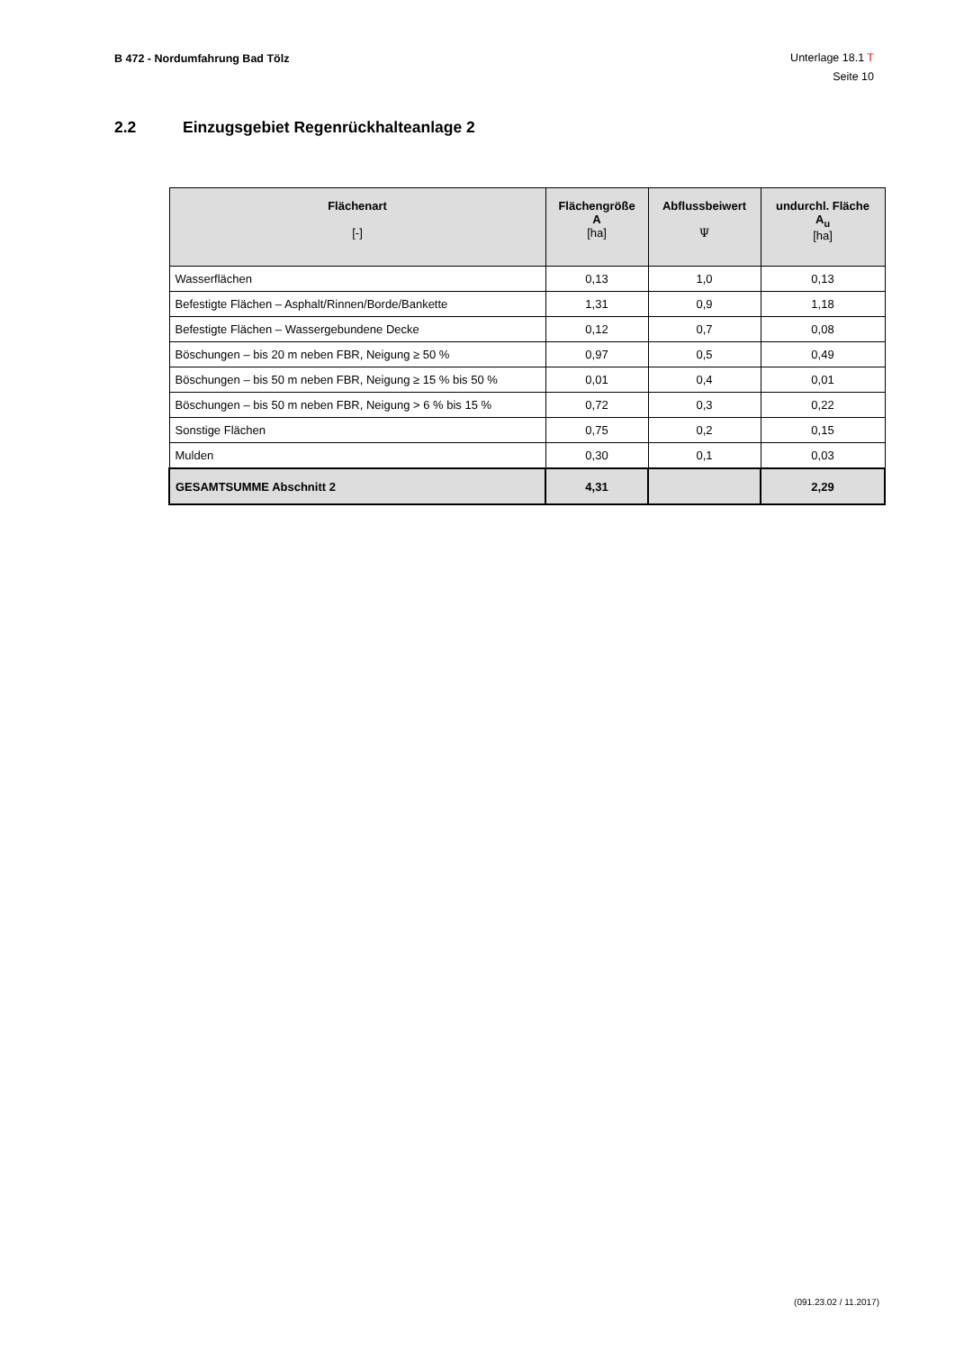B 472 - Nordumfahrung Bad Tölz
Unterlage 18.1 T
Seite 10
2.2 Einzugsgebiet Regenrückhalteanlage 2
| Flächenart [-] | Flächengröße A [ha] | Abflussbeiwert Ψ | undurchl. Fläche A<sub>u</sub> [ha] |
| --- | --- | --- | --- |
| Wasserflächen | 0,13 | 1,0 | 0,13 |
| Befestigte Flächen – Asphalt/Rinnen/Borde/Bankette | 1,31 | 0,9 | 1,18 |
| Befestigte Flächen – Wassergebundene Decke | 0,12 | 0,7 | 0,08 |
| Böschungen – bis 20 m neben FBR, Neigung ≥ 50 % | 0,97 | 0,5 | 0,49 |
| Böschungen – bis 50 m neben FBR, Neigung ≥ 15 % bis 50 % | 0,01 | 0,4 | 0,01 |
| Böschungen – bis 50 m neben FBR, Neigung > 6 % bis 15 % | 0,72 | 0,3 | 0,22 |
| Sonstige Flächen | 0,75 | 0,2 | 0,15 |
| Mulden | 0,30 | 0,1 | 0,03 |
| GESAMTSUMME Abschnitt 2 | 4,31 | | 2,29 |
(091.23.02 / 11.2017)